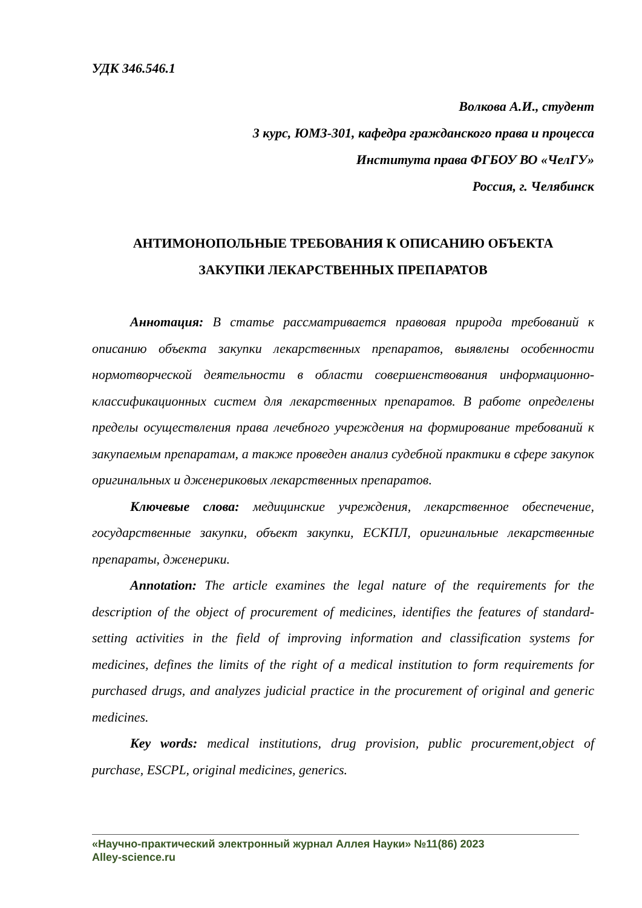УДК 346.546.1
Волкова А.И., студент
3 курс, ЮМЗ-301, кафедра гражданского права и процесса
Института права ФГБОУ ВО «ЧелГУ»
Россия, г. Челябинск
АНТИМОНОПОЛЬНЫЕ ТРЕБОВАНИЯ К ОПИСАНИЮ ОБЪЕКТА
ЗАКУПКИ ЛЕКАРСТВЕННЫХ ПРЕПАРАТОВ
Аннотация: В статье рассматривается правовая природа требований к описанию объекта закупки лекарственных препаратов, выявлены особенности нормотворческой деятельности в области совершенствования информационно-классификационных систем для лекарственных препаратов. В работе определены пределы осуществления права лечебного учреждения на формирование требований к закупаемым препаратам, а также проведен анализ судебной практики в сфере закупок оригинальных и дженериковых лекарственных препаратов.
Ключевые слова: медицинские учреждения, лекарственное обеспечение, государственные закупки, объект закупки, ЕСКПЛ, оригинальные лекарственные препараты, дженерики.
Annotation: The article examines the legal nature of the requirements for the description of the object of procurement of medicines, identifies the features of standard-setting activities in the field of improving information and classification systems for medicines, defines the limits of the right of a medical institution to form requirements for purchased drugs, and analyzes judicial practice in the procurement of original and generic medicines.
Key words: medical institutions, drug provision, public procurement,object of purchase, ESCPL, original medicines, generics.
«Научно-практический электронный журнал Аллея Науки» №11(86) 2023
Alley-science.ru